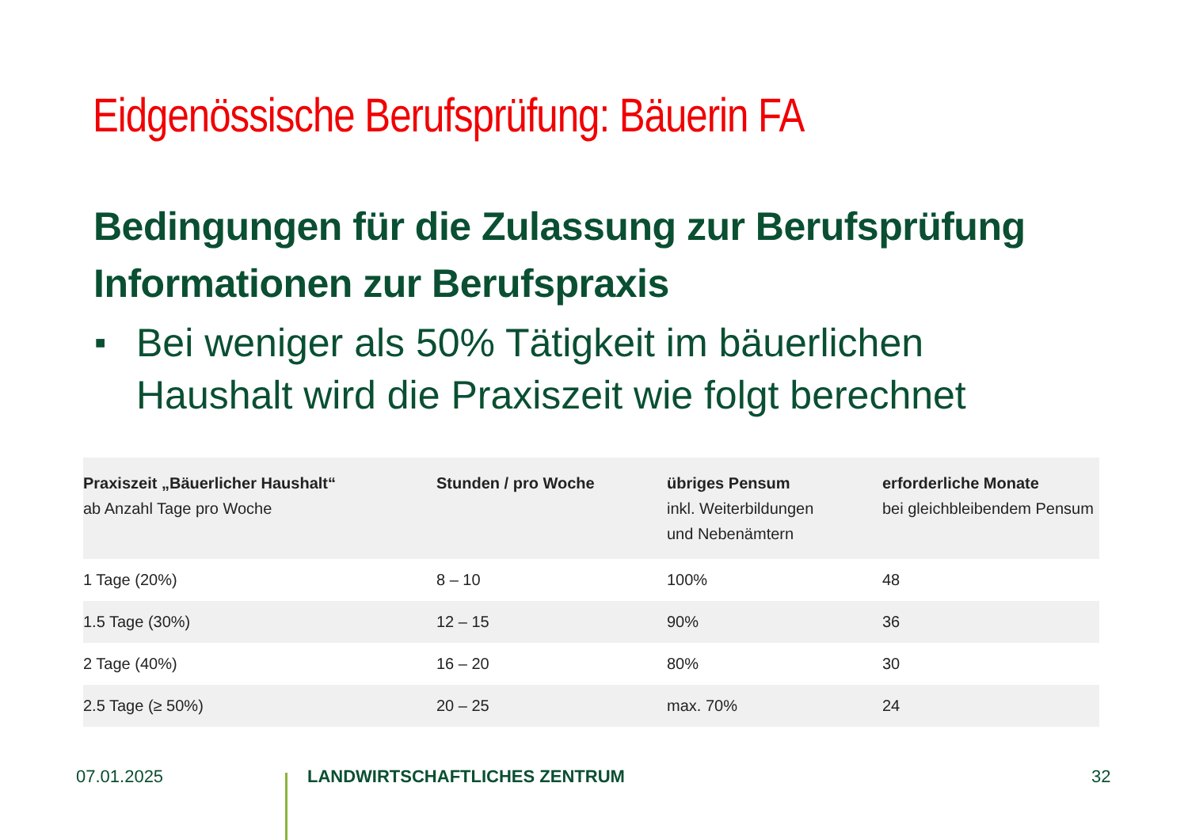Eidgenössische Berufsprüfung: Bäuerin FA
Bedingungen für die Zulassung zur Berufsprüfung
Informationen zur Berufspraxis
■ Bei weniger als 50% Tätigkeit im bäuerlichen Haushalt wird die Praxiszeit wie folgt berechnet
| Praxiszeit „Bäuerlicher Haushalt“ ab Anzahl Tage pro Woche | Stunden / pro Woche | übriges Pensum inkl. Weiterbildungen und Nebenämtern | erforderliche Monate bei gleichbleibendem Pensum |
| --- | --- | --- | --- |
| 1 Tage (20%) | 8 – 10 | 100% | 48 |
| 1.5 Tage (30%) | 12 – 15 | 90% | 36 |
| 2 Tage (40%) | 16 – 20 | 80% | 30 |
| 2.5 Tage (≥ 50%) | 20 – 25 | max. 70% | 24 |
07.01.2025 LANDWIRTSCHAFTLICHES ZENTRUM 32